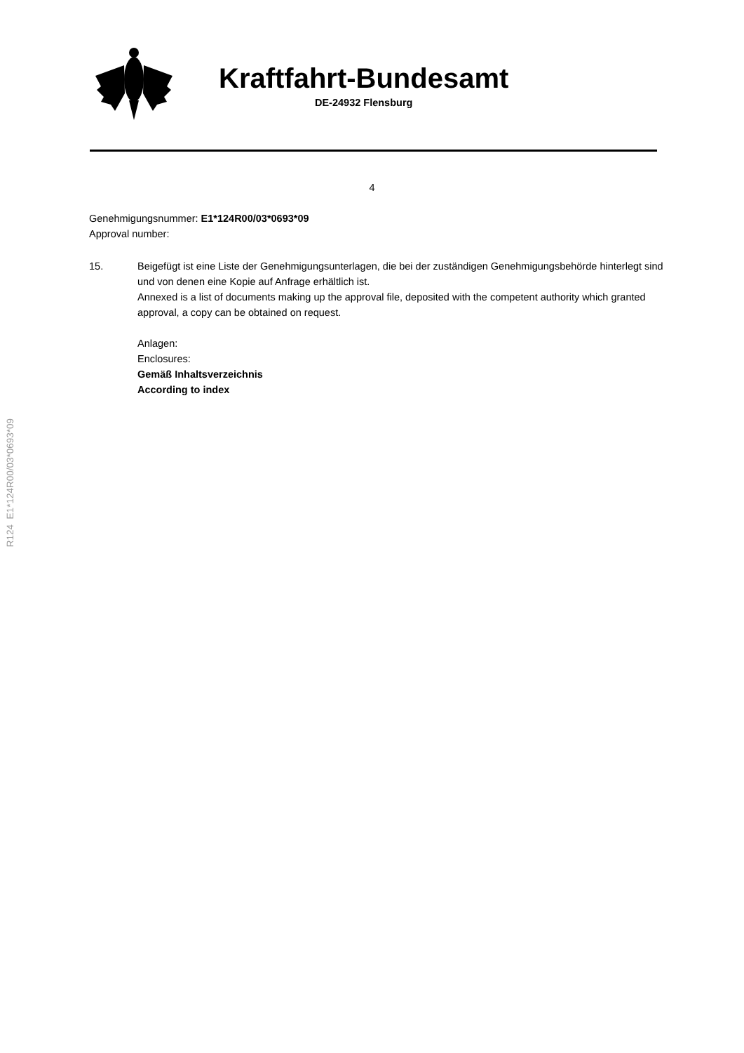Kraftfahrt-Bundesamt
DE-24932 Flensburg
4
Genehmigungsnummer: E1*124R00/03*0693*09
Approval number:
15. Beigefügt ist eine Liste der Genehmigungsunterlagen, die bei der zuständigen Genehmigungsbehörde hinterlegt sind und von denen eine Kopie auf Anfrage erhältlich ist.
Annexed is a list of documents making up the approval file, deposited with the competent authority which granted approval, a copy can be obtained on request.
Anlagen:
Enclosures:
Gemäß Inhaltsverzeichnis
According to index
R124 E1*124R00/03*0693*09